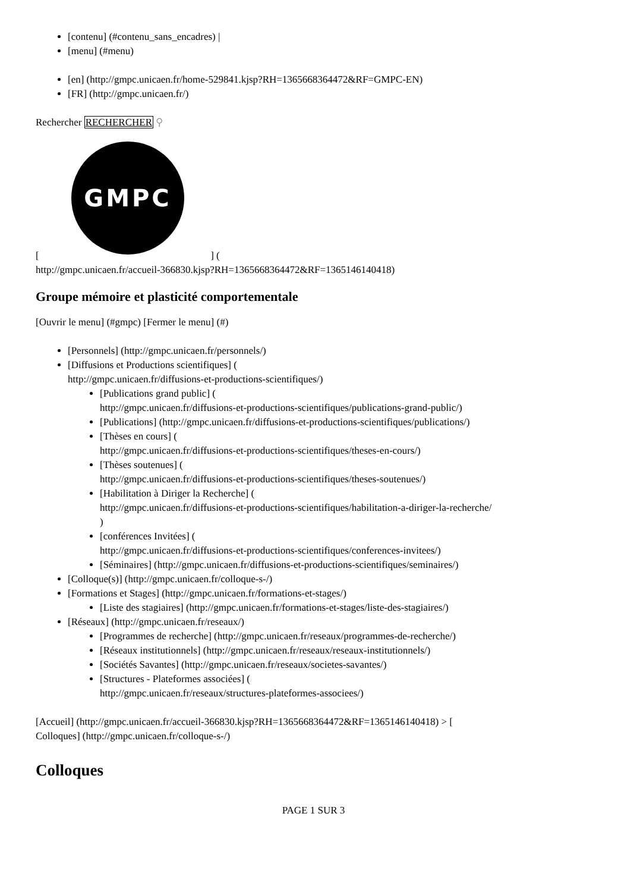[contenu] (#contenu_sans_encadres) |
[menu] (#menu)
[en] (http://gmpc.unicaen.fr/home-529841.kjsp?RH=1365668364472&RF=GMPC-EN)
[FR] (http://gmpc.unicaen.fr/)
Rechercher RECHERCHER ⚲
GMPC
[ ] (
http://gmpc.unicaen.fr/accueil-366830.kjsp?RH=1365668364472&RF=1365146140418)
Groupe mémoire et plasticité comportementale
[Ouvrir le menu] (#gmpc) [Fermer le menu] (#)
[Personnels] (http://gmpc.unicaen.fr/personnels/)
[Diffusions et Productions scientifiques] (
http://gmpc.unicaen.fr/diffusions-et-productions-scientifiques/)
[Publications grand public] (
http://gmpc.unicaen.fr/diffusions-et-productions-scientifiques/publications-grand-public/)
[Publications] (http://gmpc.unicaen.fr/diffusions-et-productions-scientifiques/publications/)
[Thèses en cours] (
http://gmpc.unicaen.fr/diffusions-et-productions-scientifiques/theses-en-cours/)
[Thèses soutenues] (
http://gmpc.unicaen.fr/diffusions-et-productions-scientifiques/theses-soutenues/)
[Habilitation à Diriger la Recherche] (
http://gmpc.unicaen.fr/diffusions-et-productions-scientifiques/habilitation-a-diriger-la-recherche/
)
[conférences Invitées] (
http://gmpc.unicaen.fr/diffusions-et-productions-scientifiques/conferences-invitees/)
[Séminaires] (http://gmpc.unicaen.fr/diffusions-et-productions-scientifiques/seminaires/)
[Colloque(s)] (http://gmpc.unicaen.fr/colloque-s-/)
[Formations et Stages] (http://gmpc.unicaen.fr/formations-et-stages/)
[Liste des stagiaires] (http://gmpc.unicaen.fr/formations-et-stages/liste-des-stagiaires/)
[Réseaux] (http://gmpc.unicaen.fr/reseaux/)
[Programmes de recherche] (http://gmpc.unicaen.fr/reseaux/programmes-de-recherche/)
[Réseaux institutionnels] (http://gmpc.unicaen.fr/reseaux/reseaux-institutionnels/)
[Sociétés Savantes] (http://gmpc.unicaen.fr/reseaux/societes-savantes/)
[Structures - Plateformes associées] (
http://gmpc.unicaen.fr/reseaux/structures-plateformes-associees/)
[Accueil] (http://gmpc.unicaen.fr/accueil-366830.kjsp?RH=1365668364472&RF=1365146140418) > [
Colloques] (http://gmpc.unicaen.fr/colloque-s-/)
Colloques
PAGE 1 SUR 3